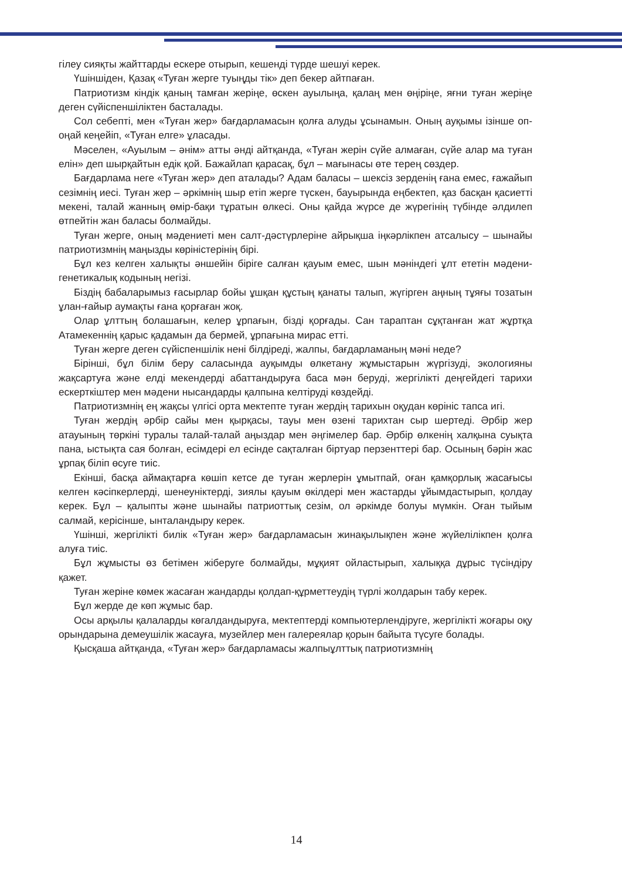гілеу сияқты жайттарды ескере отырып, кешенді түрде шешуі керек.
Үшіншіден, Қазақ «Туған жерге туыңды тік» деп бекер айтпаған.
Патриотизм кіндік қаның тамған жеріңе, өскен ауылыңа, қалаң мен өңіріңе, яғни туған жеріңе деген сүйіспеншіліктен басталады.
Сол себепті, мен «Туған жер» бағдарламасын қолға алуды ұсынамын. Оның ауқымы ізінше оп-оңай кеңейіп, «Туған елге» ұласады.
Мәселен, «Ауылым – әнім» атты әнді айтқанда, «Туған жерін сүйе алмаған, сүйе алар ма туған елін» деп шырқайтын едік қой. Бажайлап қарасақ, бұл – мағынасы өте терең сөздер.
Бағдарлама неге «Туған жер» деп аталады? Адам баласы – шексіз зерденің ғана емес, ғажайып сезімнің иесі. Туған жер – әркімнің шыр етіп жерге түскен, бауырында еңбектеп, қаз басқан қасиетті мекені, талай жанның өмір-бақи тұратын өлкесі. Оны қайда жүрсе де жүрегінің түбінде әлдилеп өтпейтін жан баласы болмайды.
Туған жерге, оның мәдениеті мен салт-дәстүрлеріне айрықша іңкәрлікпен атсалысу – шынайы патриотизмнің маңызды көріністерінің бірі.
Бұл кез келген халықты әншейін біріге салған қауым емес, шын мәніндегі ұлт ететін мәдени-генетикалық кодының негізі.
Біздің бабаларымыз ғасырлар бойы ұшқан құстың қанаты талып, жүгірген аңның тұяғы тозатын ұлан-ғайыр аумақты ғана қорғаған жоқ.
Олар ұлттың болашағын, келер ұрпағын, бізді қорғады. Сан тараптан сұқтанған жат жұртқа Атамекеннің қарыс қадамын да бермей, ұрпағына мирас етті.
Туған жерге деген сүйіспеншілік нені білдіреді, жалпы, бағдарламаның мәні неде?
Бірінші, бұл білім беру саласында ауқымды өлкетану жұмыстарын жүргізуді, экологияны жақсартуға және елді мекендерді абаттандыруға баса мән беруді, жергілікті деңгейдегі тарихи ескерткіштер мен мәдени нысандарды қалпына келтіруді көздейді.
Патриотизмнің ең жақсы үлгісі орта мектепте туған жердің тарихын оқудан көрініс тапса игі.
Туған жердің әрбір сайы мен қырқасы, тауы мен өзені тарихтан сыр шертеді. Әрбір жер атауының төркіні туралы талай-талай аңыздар мен әңгімелер бар. Әрбір өлкенің халқына суықта пана, ыстықта сая болған, есімдері ел есінде сақталған біртуар перзенттері бар. Осының бәрін жас ұрпақ біліп өсуге тиіс.
Екінші, басқа аймақтарға көшіп кетсе де туған жерлерін ұмытпай, оған қамқорлық жасағысы келген кәсіпкерлерді, шенеуніктерді, зиялы қауым өкілдері мен жастарды ұйымдастырып, қолдау керек. Бұл – қалыпты және шынайы патриоттық сезім, ол әркімде болуы мүмкін. Оған тыйым салмай, керісінше, ынталандыру керек.
Үшінші, жергілікті билік «Туған жер» бағдарламасын жинақылықпен және жүйелілікпен қолға алуға тиіс.
Бұл жұмысты өз бетімен жіберуге болмайды, мұқият ойластырып, халыққа дұрыс түсіндіру қажет.
Туған жеріне көмек жасаған жандарды қолдап-құрметтеудің түрлі жолдарын табу керек.
Бұл жерде де көп жұмыс бар.
Осы арқылы қалаларды көгалдандыруға, мектептерді компьютерлендіруге, жергілікті жоғары оқу орындарына демеушілік жасауға, музейлер мен галереялар қорын байыта түсуге болады.
Қысқаша айтқанда, «Туған жер» бағдарламасы жалпыұлттық патриотизмнің
14